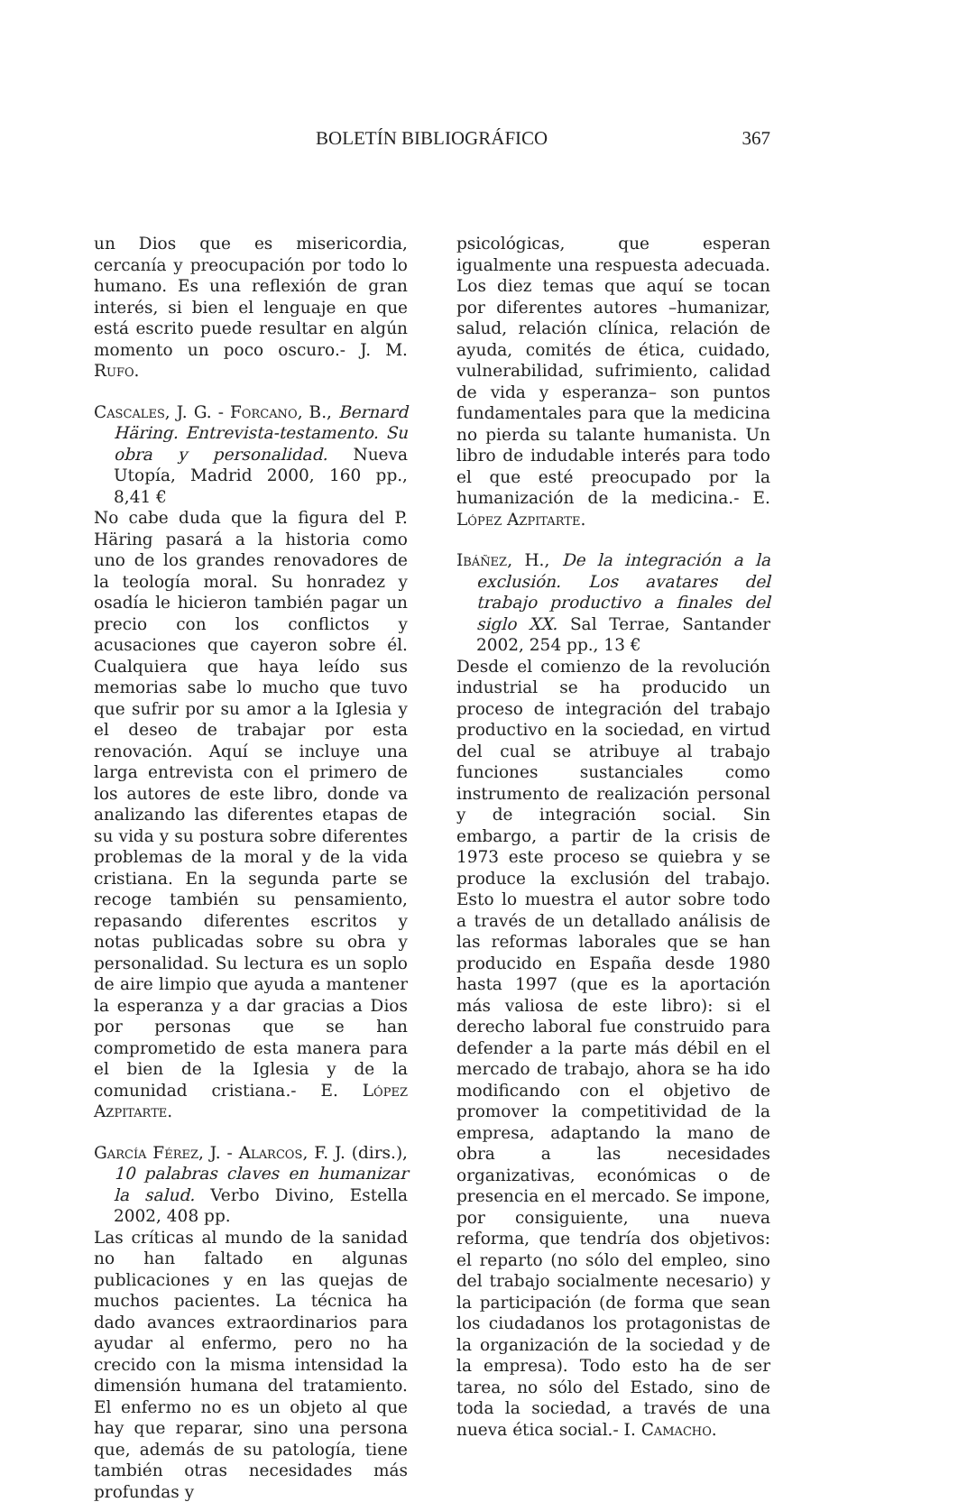BOLETÍN BIBLIOGRÁFICO 367
un Dios que es misericordia, cercanía y preocupación por todo lo humano. Es una reflexión de gran interés, si bien el lenguaje en que está escrito puede resultar en algún momento un poco oscuro.- J. M. Rufo.
Cascales, J. G. - Forcano, B., Bernard Häring. Entrevista-testamento. Su obra y personalidad. Nueva Utopía, Madrid 2000, 160 pp., 8,41 €
No cabe duda que la figura del P. Häring pasará a la historia como uno de los grandes renovadores de la teología moral. Su honradez y osadía le hicieron también pagar un precio con los conflictos y acusaciones que cayeron sobre él. Cualquiera que haya leído sus memorias sabe lo mucho que tuvo que sufrir por su amor a la Iglesia y el deseo de trabajar por esta renovación. Aquí se incluye una larga entrevista con el primero de los autores de este libro, donde va analizando las diferentes etapas de su vida y su postura sobre diferentes problemas de la moral y de la vida cristiana. En la segunda parte se recoge también su pensamiento, repasando diferentes escritos y notas publicadas sobre su obra y personalidad. Su lectura es un soplo de aire limpio que ayuda a mantener la esperanza y a dar gracias a Dios por personas que se han comprometido de esta manera para el bien de la Iglesia y de la comunidad cristiana.- E. López Azpitarte.
García Férez, J. - Alarcos, F. J. (dirs.), 10 palabras claves en humanizar la salud. Verbo Divino, Estella 2002, 408 pp.
Las críticas al mundo de la sanidad no han faltado en algunas publicaciones y en las quejas de muchos pacientes. La técnica ha dado avances extraordinarios para ayudar al enfermo, pero no ha crecido con la misma intensidad la dimensión humana del tratamiento. El enfermo no es un objeto al que hay que reparar, sino una persona que, además de su patología, tiene también otras necesidades más profundas y
psicológicas, que esperan igualmente una respuesta adecuada. Los diez temas que aquí se tocan por diferentes autores –humanizar, salud, relación clínica, relación de ayuda, comités de ética, cuidado, vulnerabilidad, sufrimiento, calidad de vida y esperanza– son puntos fundamentales para que la medicina no pierda su talante humanista. Un libro de indudable interés para todo el que esté preocupado por la humanización de la medicina.- E. López Azpitarte.
Ibáñez, H., De la integración a la exclusión. Los avatares del trabajo productivo a finales del siglo XX. Sal Terrae, Santander 2002, 254 pp., 13 €
Desde el comienzo de la revolución industrial se ha producido un proceso de integración del trabajo productivo en la sociedad, en virtud del cual se atribuye al trabajo funciones sustanciales como instrumento de realización personal y de integración social. Sin embargo, a partir de la crisis de 1973 este proceso se quiebra y se produce la exclusión del trabajo. Esto lo muestra el autor sobre todo a través de un detallado análisis de las reformas laborales que se han producido en España desde 1980 hasta 1997 (que es la aportación más valiosa de este libro): si el derecho laboral fue construido para defender a la parte más débil en el mercado de trabajo, ahora se ha ido modificando con el objetivo de promover la competitividad de la empresa, adaptando la mano de obra a las necesidades organizativas, económicas o de presencia en el mercado. Se impone, por consiguiente, una nueva reforma, que tendría dos objetivos: el reparto (no sólo del empleo, sino del trabajo socialmente necesario) y la participación (de forma que sean los ciudadanos los protagonistas de la organización de la sociedad y de la empresa). Todo esto ha de ser tarea, no sólo del Estado, sino de toda la sociedad, a través de una nueva ética social.- I. Camacho.